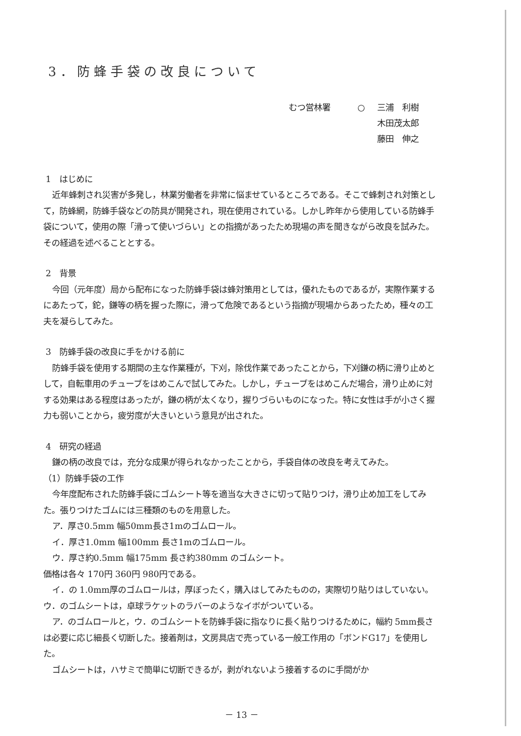3．防蜂手袋の改良について
むつ営林署 ○ 三浦　利樹
木田茂太郎
藤田　伸之
1　はじめに
近年蜂刺され災害が多発し，林業労働者を非常に悩ませているところである。そこで蜂刺され対策として，防蜂網，防蜂手袋などの防具が開発され，現在使用されている。しかし昨年から使用している防蜂手袋について，使用の際「滑って使いづらい」との指摘があったため現場の声を聞きながら改良を試みた。その経過を述べることとする。
2　背景
今回（元年度）局から配布になった防蜂手袋は蜂対策用としては，優れたものであるが，実際作業するにあたって，鉈，鎌等の柄を握った際に，滑って危険であるという指摘が現場からあったため，種々の工夫を凝らしてみた。
3　防蜂手袋の改良に手をかける前に
防蜂手袋を使用する期間の主な作業種が，下刈，除伐作業であったことから，下刈鎌の柄に滑り止めとして，自転車用のチューブをはめこんで試してみた。しかし，チューブをはめこんだ場合，滑り止めに対する効果はある程度はあったが，鎌の柄が太くなり，握りづらいものになった。特に女性は手が小さく握力も弱いことから，疲労度が大きいという意見が出された。
4　研究の経過
鎌の柄の改良では，充分な成果が得られなかったことから，手袋自体の改良を考えてみた。
（1）防蜂手袋の工作
今年度配布された防蜂手袋にゴムシート等を適当な大きさに切って貼りつけ，滑り止め加工をしてみた。張りつけたゴムには三種類のものを用意した。
ア．厚さ0.5mm 幅50mm長さ1mのゴムロール。
イ．厚さ1.0mm 幅100mm 長さ1mのゴムロール。
ウ．厚さ約0.5mm 幅175mm 長さ約380mm のゴムシート。
価格は各々 170円 360円 980円である。
イ．の 1.0mm厚のゴムロールは，厚ぼったく，購入はしてみたものの，実際切り貼りはしていない。ウ．のゴムシートは，卓球ラケットのラバーのようなイボがついている。
ア．のゴムロールと，ウ．のゴムシートを防蜂手袋に指なりに長く貼りつけるために，幅約 5mm長さは必要に応じ細長く切断した。接着剤は，文房具店で売っている一般工作用の「ボンドG17」を使用した。
ゴムシートは，ハサミで簡単に切断できるが，剥がれないよう接着するのに手間がか
－ 13 －